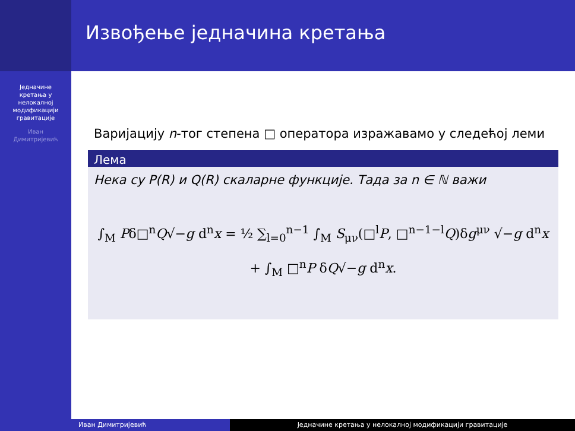Једначине
кретања у
нелокалној
модификацији
гравитације
Иван
Димитријевић
Извођење једначина кретања
Варијацију n-тог степена □ оператора изражавамо у следећој леми
Лема
Нека су P(R) и Q(R) скаларне функције. Тада за n ∈ ℕ важи
∫<sub>M</sub> Pδ□<sup>n</sup>Q√−g d<sup>n</sup>x = ½ ∑<sub>l=0</sub><sup>n−1</sup> ∫<sub>M</sub> S<sub>μν</sub>(□<sup>l</sup>P, □<sup>n−1−l</sup>Q)δg<sup>μν</sup> √−g d<sup>n</sup>x
+ ∫<sub>M</sub> □<sup>n</sup>P δQ√−g d<sup>n</sup>x.
Иван Димитријевић Једначине кретања у нелокалној модификацији гравитације